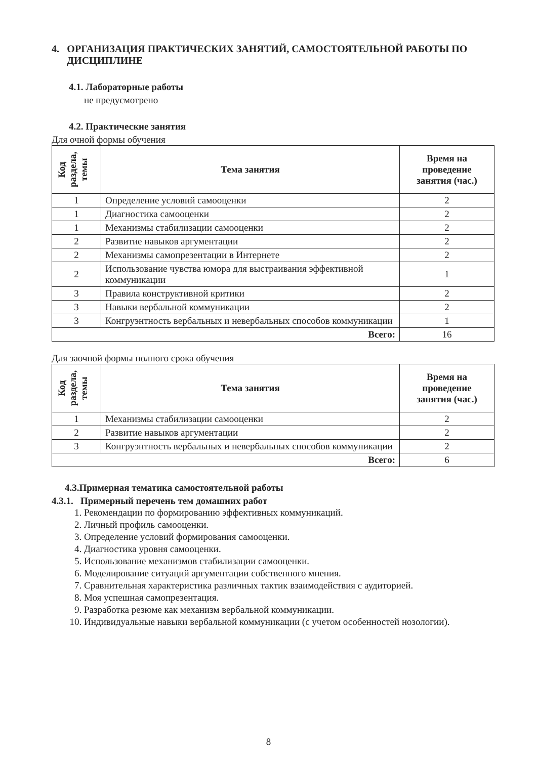4. ОРГАНИЗАЦИЯ ПРАКТИЧЕСКИХ ЗАНЯТИЙ, САМОСТОЯТЕЛЬНОЙ РАБОТЫ ПО ДИСЦИПЛИНЕ
4.1. Лабораторные работы
не предусмотрено
4.2. Практические занятия
Для очной формы обучения
| Код раздела, темы | Тема занятия | Время на проведение занятия (час.) |
| --- | --- | --- |
| 1 | Определение условий самооценки | 2 |
| 1 | Диагностика самооценки | 2 |
| 1 | Механизмы стабилизации самооценки | 2 |
| 2 | Развитие навыков аргументации | 2 |
| 2 | Механизмы самопрезентации в Интернете | 2 |
| 2 | Использование чувства юмора для выстраивания эффективной коммуникации | 1 |
| 3 | Правила конструктивной критики | 2 |
| 3 | Навыки вербальной коммуникации | 2 |
| 3 | Конгруэнтность вербальных и невербальных способов коммуникации | 1 |
| Всего: | | 16 |
Для заочной формы полного срока обучения
| Код раздела, темы | Тема занятия | Время на проведение занятия (час.) |
| --- | --- | --- |
| 1 | Механизмы стабилизации самооценки | 2 |
| 2 | Развитие навыков аргументации | 2 |
| 3 | Конгруэнтность вербальных и невербальных способов коммуникации | 2 |
| Всего: | | 6 |
4.3.Примерная тематика самостоятельной работы
4.3.1. Примерный перечень тем домашних работ
1. Рекомендации по формированию эффективных коммуникаций.
2. Личный профиль самооценки.
3. Определение условий формирования самооценки.
4. Диагностика уровня самооценки.
5. Использование механизмов стабилизации самооценки.
6. Моделирование ситуаций аргументации собственного мнения.
7. Сравнительная характеристика различных тактик взаимодействия с аудиторией.
8. Моя успешная самопрезентация.
9. Разработка резюме как механизм вербальной коммуникации.
10. Индивидуальные навыки вербальной коммуникации (с учетом особенностей нозологии).
8